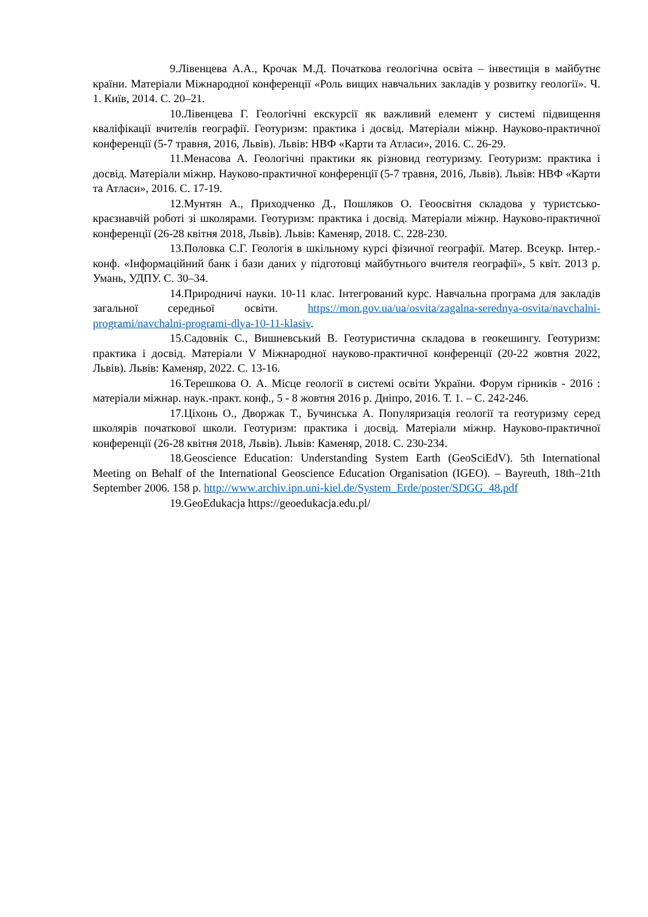9. Лівенцева А.А., Крочак М.Д. Початкова геологічна освіта – інвестиція в майбутнє країни. Матеріали Міжнародної конференції «Роль вищих навчальних закладів у розвитку геології». Ч. 1. Київ, 2014. С. 20–21.
10. Лівенцева Г. Геологічні екскурсії як важливий елемент у системі підвищення кваліфікації вчителів географії. Геотуризм: практика і досвід. Матеріали міжнр. Науково-практичної конференції (5-7 травня, 2016, Львів). Львів: НВФ «Карти та Атласи», 2016. С. 26-29.
11. Менасова А. Геологічні практики як різновид геотуризму. Геотуризм: практика і досвід. Матеріали міжнр. Науково-практичної конференції (5-7 травня, 2016, Львів). Львів: НВФ «Карти та Атласи», 2016. С. 17-19.
12. Мунтян А., Приходченко Д., Пошляков О. Геоосвітня складова у туристсько-краєзнавчій роботі зі школярами. Геотуризм: практика і досвід. Матеріали міжнр. Науково-практичної конференції (26-28 квітня 2018, Львів). Львів: Каменяр, 2018. С. 228-230.
13. Половка С.Г. Геологія в шкільному курсі фізичної географії. Матер. Всеукр. Інтер.-конф. «Інформаційний банк і бази даних у підготовці майбутнього вчителя географії», 5 квіт. 2013 р. Умань, УДПУ. С. 30–34.
14. Природничі науки. 10-11 клас. Інтегрований курс. Навчальна програма для закладів загальної середньої освіти. https://mon.gov.ua/ua/osvita/zagalna-serednya-osvita/navchalni-programi/navchalni-programi-dlya-10-11-klasiv.
15. Садовнік С., Вишневський В. Геотуристична складова в геокешингу. Геотуризм: практика і досвід. Матеріали V Міжнародної науково-практичної конференції (20-22 жовтня 2022, Львів). Львів: Каменяр, 2022. С. 13-16.
16. Терешкова О. А. Місце геології в системі освіти України. Форум гірників - 2016 : матеріали міжнар. наук.-практ. конф., 5 - 8 жовтня 2016 р. Дніпро, 2016. Т. 1. – С. 242-246.
17. Ціхонь О., Дворжак Т., Бучинська А. Популяризація геології та геотуризму серед школярів початкової школи. Геотуризм: практика і досвід. Матеріали міжнр. Науково-практичної конференції (26-28 квітня 2018, Львів). Львів: Каменяр, 2018. С. 230-234.
18. Geoscience Education: Understanding System Earth (GeoSciEdV). 5th International Meeting on Behalf of the International Geoscience Education Organisation (IGEO). – Bayreuth, 18th–21th September 2006. 158 p. http://www.archiv.ipn.uni-kiel.de/System_Erde/poster/SDGG_48.pdf
19. GeoEdukacja https://geoedukacja.edu.pl/